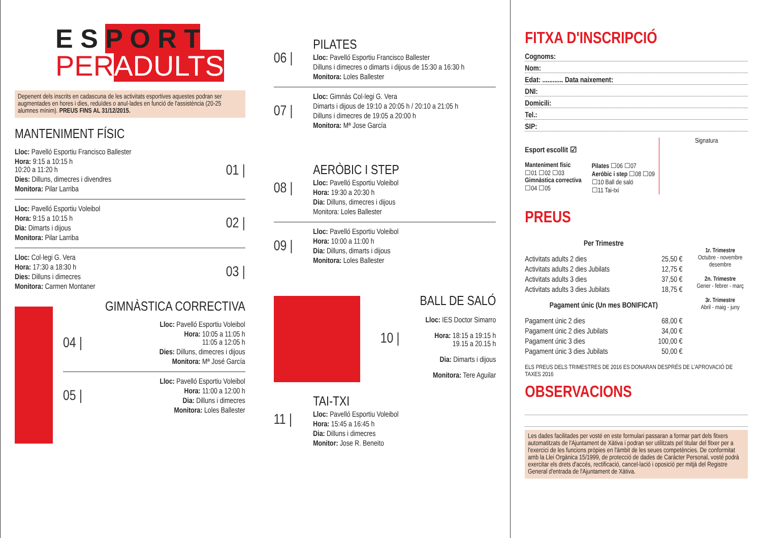E S P O R T
PERADULTS
Depenent dels inscrits en cadascuna de les activitats esportives aquestes podran ser augmentades en hores i dies, reduïdes o anul·lades en funció de l'assistència (20-25 alumnes mínim). PREUS FINS AL 31/12/2015.
MANTENIMENT FÍSIC
Lloc: Pavelló Esportiu Francisco Ballester
Hora: 9:15 a 10:15 h
10:20 a 11:20 h
Dies: Dilluns, dimecres i divendres
Monitora: Pilar Larriba
01 |
Lloc: Pavelló Esportiu Voleibol
Hora: 9:15 a 10:15 h
Dia: Dimarts i dijous
Monitora: Pilar Larriba
02 |
Lloc: Col·legi G. Vera
Hora: 17:30 a 18:30 h
Dies: Dilluns i dimecres
Monitora: Carmen Montaner
03 |
GIMNÀSTICA CORRECTIVA
04 |
Lloc: Pavelló Esportiu Voleibol
Hora: 10:05 a 11:05 h
11:05 a 12:05 h
Dies: Dilluns, dimecres i dijous
Monitora: Mª José García
05 |
Lloc: Pavelló Esportiu Voleibol
Hora: 11:00 a 12:00 h
Dia: Dilluns i dimecres
Monitora: Loles Ballester
06 |
PILATES
Lloc: Pavelló Esportiu Francisco Ballester
Dilluns i dimecres o dimarts i dijous de 15:30 a 16:30 h
Monitora: Loles Ballester
07 |
Lloc: Gimnàs Col·legi G. Vera
Dimarts i dijous de 19:10 a 20:05 h / 20:10 a 21:05 h
Dilluns i dimecres de 19:05 a 20:00 h
Monitora: Mª Jose García
08 |
AERÒBIC I STEP
Lloc: Pavelló Esportiu Voleibol
Hora: 19:30 a 20:30 h
Dia: Dilluns, dimecres i dijous
Monitora: Loles Ballester
09 |
Lloc: Pavelló Esportiu Voleibol
Hora: 10:00 a 11:00 h
Dia: Dilluns, dimarts i dijous
Monitora: Loles Ballester
10 |
BALL DE SALÓ
Lloc: IES Doctor Simarro
Hora: 18:15 a 19:15 h
19.15 a 20.15 h
Dia: Dimarts i dijous
Monitora: Tere Aguilar
11 |
TAI-TXI
Lloc: Pavelló Esportiu Voleibol
Hora: 15:45 a 16:45 h
Dia: Dilluns i dimecres
Monitor: Jose R. Beneito
FITXA D'INSCRIPCIÓ
Cognoms:
Nom:
Edat: ............ Data naixement:
DNI:
Domicili:
Tel.:
SIP:
Esport escollit ☑
Manteniment físic
☐01 ☐02 ☐03
Gimnàstica correctiva
☐04 ☐05
Pilates ☐06 ☐07
Aeròbic i step ☐08 ☐09
☐10 Ball de saló
☐11 Tai-txi
Signatura
PREUS
Per Trimestre
Activitats adults 2 dies 25,50 €
Activitats adults 2 dies Jubilats 12,75 €
Activitats adults 3 dies 37,50 €
Activitats adults 3 dies Jubilats 18,75 €
Pagament únic (Un mes BONIFICAT)
Pagament únic 2 dies 68,00 €
Pagament únic 2 dies Jubilats 34,00 €
Pagament únic 3 dies 100,00 €
Pagament únic 3 dies Jubilats 50,00 €
1r. Trimestre
Octubre - novembre desembre
2n. Trimestre
Gener - febrer - març
3r. Trimestre
Abril - maig - juny
ELS PREUS DELS TRIMESTRES DE 2016 ES DONARAN DESPRÉS DE L'APROVACIÓ DE TAXES 2016
OBSERVACIONS
Les dades facilitades per vosté en este formulari passaran a formar part dels fitxers automatitzats de l'Ajuntament de Xàtiva i podran ser utilitzats pel titular del fitxer per a l'exercici de les funcions pròpies en l'àmbit de les seues competències. De conformitat amb la Llei Orgànica 15/1999, de protecció de dades de Caràcter Personal, vosté podrà exercitar els drets d'accés, rectificació, cancel·lació i oposició per mitjà del Registre General d'entrada de l'Ajuntament de Xàtiva.